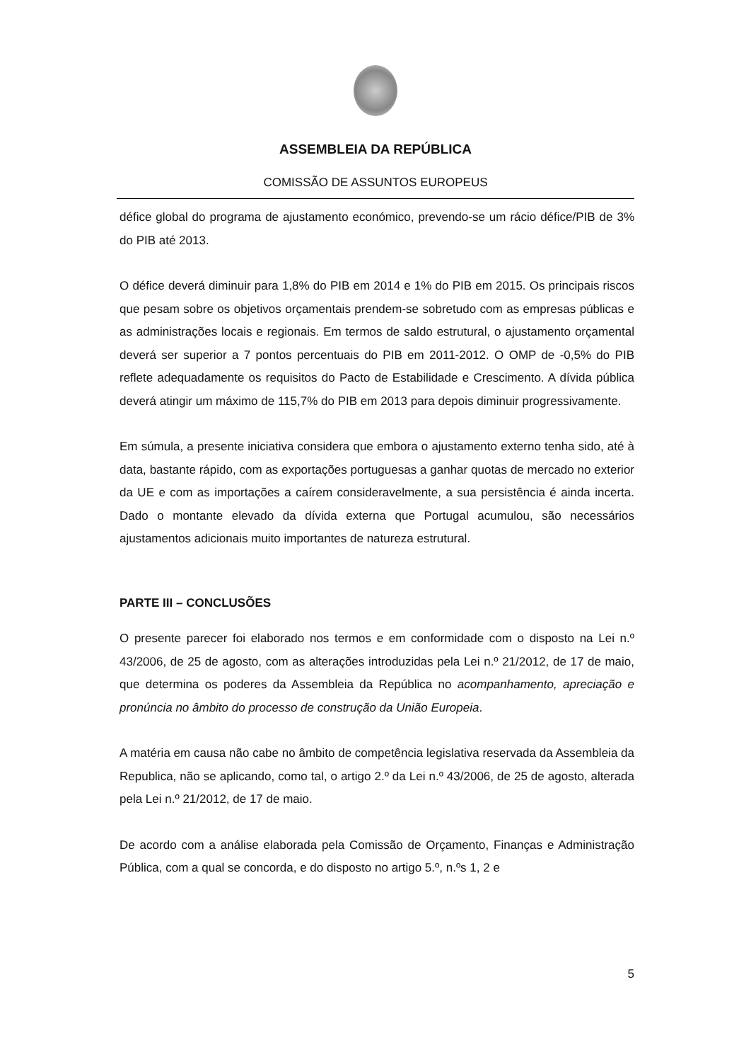ASSEMBLEIA DA REPÚBLICA
COMISSÃO DE ASSUNTOS EUROPEUS
défice global do programa de ajustamento económico, prevendo-se um rácio défice/PIB de 3% do PIB até 2013.
O défice deverá diminuir para 1,8% do PIB em 2014 e 1% do PIB em 2015. Os principais riscos que pesam sobre os objetivos orçamentais prendem-se sobretudo com as empresas públicas e as administrações locais e regionais. Em termos de saldo estrutural, o ajustamento orçamental deverá ser superior a 7 pontos percentuais do PIB em 2011-2012. O OMP de -0,5% do PIB reflete adequadamente os requisitos do Pacto de Estabilidade e Crescimento. A dívida pública deverá atingir um máximo de 115,7% do PIB em 2013 para depois diminuir progressivamente.
Em súmula, a presente iniciativa considera que embora o ajustamento externo tenha sido, até à data, bastante rápido, com as exportações portuguesas a ganhar quotas de mercado no exterior da UE e com as importações a caírem consideravelmente, a sua persistência é ainda incerta. Dado o montante elevado da dívida externa que Portugal acumulou, são necessários ajustamentos adicionais muito importantes de natureza estrutural.
PARTE III – CONCLUSÕES
O presente parecer foi elaborado nos termos e em conformidade com o disposto na Lei n.º 43/2006, de 25 de agosto, com as alterações introduzidas pela Lei n.º 21/2012, de 17 de maio, que determina os poderes da Assembleia da República no acompanhamento, apreciação e pronúncia no âmbito do processo de construção da União Europeia.
A matéria em causa não cabe no âmbito de competência legislativa reservada da Assembleia da Republica, não se aplicando, como tal, o artigo 2.º da Lei n.º 43/2006, de 25 de agosto, alterada pela Lei n.º 21/2012, de 17 de maio.
De acordo com a análise elaborada pela Comissão de Orçamento, Finanças e Administração Pública, com a qual se concorda, e do disposto no artigo 5.º, n.ºs 1, 2 e
5